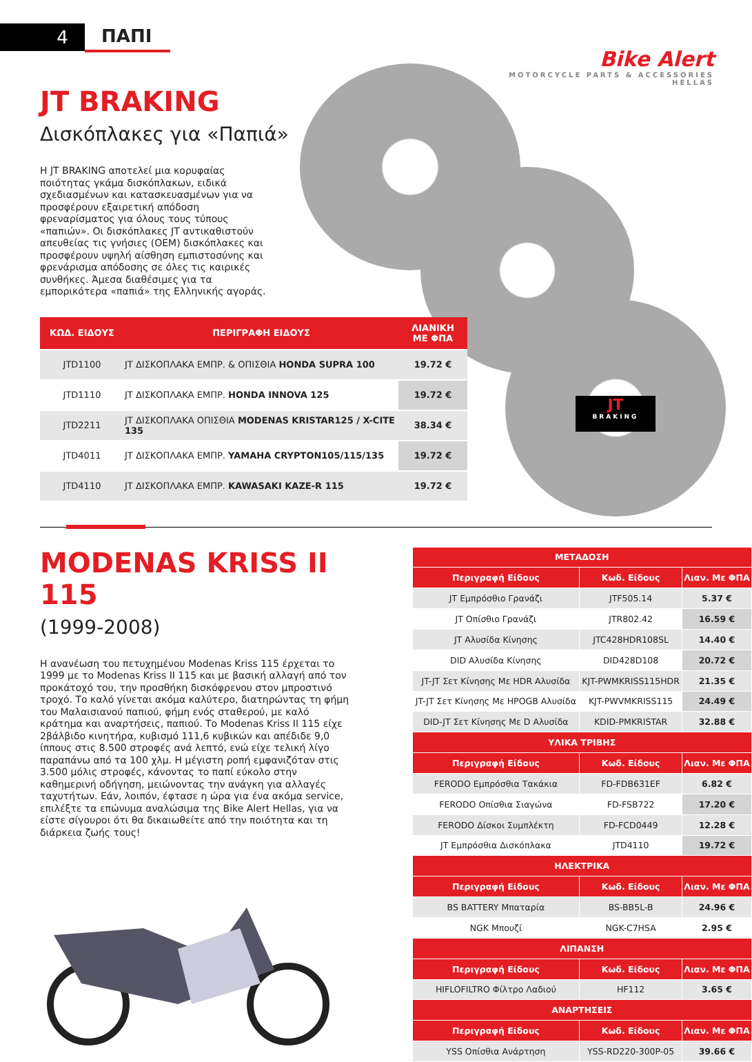4 ΠΑΠΙ
Bike Alert
MOTORCYCLE PARTS & ACCESSORIES
HELLAS
JT
BRAKING
JT BRAKING
Δισκόπλακες για «Παπιά»
Η JT BRAKING αποτελεί μια κορυφαίας ποιότητας γκάμα δισκόπλακων, ειδικά σχεδιασμένων και κατασκευασμένων για να προσφέρουν εξαιρετική απόδοση φρεναρίσματος για όλους τους τύπους «παπιών». Οι δισκόπλακες JT αντικαθιστούν απευθείας τις γνήσιες (OEM) δισκόπλακες και προσφέρουν υψηλή αίσθηση εμπιστοσύνης και φρενάρισμα απόδοσης σε όλες τις καιρικές συνθήκες. Άμεσα διαθέσιμες για τα εμπορικότερα «παπιά» της Ελληνικής αγοράς.
| ΚΩΔ. ΕΙΔΟΥΣ | ΠΕΡΙΓΡΑΦΗ ΕΙΔΟΥΣ | ΛΙΑΝΙΚΗ ΜΕ ΦΠΑ |
| --- | --- | --- |
| JTD1100 | JT ΔΙΣΚΟΠΛΑΚΑ ΕΜΠΡ. & ΟΠΙΣΘΙΑ HONDA SUPRA 100 | 19.72 € |
| JTD1110 | JT ΔΙΣΚΟΠΛΑΚΑ ΕΜΠΡ. HONDA INNOVA 125 | 19.72 € |
| JTD2211 | JT ΔΙΣΚΟΠΛΑΚΑ ΟΠΙΣΘΙΑ MODENAS KRISTAR125 / X-CITE 135 | 38.34 € |
| JTD4011 | JT ΔΙΣΚΟΠΛΑΚΑ ΕΜΠΡ. YAMAHA CRYPTON105/115/135 | 19.72 € |
| JTD4110 | JT ΔΙΣΚΟΠΛΑΚΑ ΕΜΠΡ. KAWASAKI KAZE-R 115 | 19.72 € |
MODENAS KRISS II 115
(1999-2008)
Η ανανέωση του πετυχημένου Modenas Kriss 115 έρχεται το 1999 με το Modenas Kriss II 115 και με βασική αλλαγή από τον προκάτοχό του, την προσθήκη δισκόφρενου στον μπροστινό τροχό. Το καλό γίνεται ακόμα καλύτερο, διατηρώντας τη φήμη του Μαλαισιανού παπιού, φήμη ενός σταθερού, με καλό κράτημα και αναρτήσεις, παπιού. Το Modenas Kriss II 115 είχε 2βάλβιδο κινητήρα, κυβισμό 111,6 κυβικών και απέδιδε 9,0 ίππους στις 8.500 στροφές ανά λεπτό, ενώ είχε τελική λίγο παραπάνω από τα 100 χλμ. Η μέγιστη ροπή εμφανιζόταν στις 3.500 μόλις στροφές, κάνοντας το παπί εύκολο στην καθημερινή οδήγηση, μειώνοντας την ανάγκη για αλλαγές ταχυτήτων. Εάν, λοιπόν, έφτασε η ώρα για ένα ακόμα service, επιλέξτε τα επώνυμα αναλώσιμα της Bike Alert Hellas, για να είστε σίγουροι ότι θα δικαιωθείτε από την ποιότητα και τη διάρκεια ζωής τους!
| ΜΕΤΑΔΟΣΗ | | |
| Περιγραφή Είδους | Κωδ. Είδους | Λιαν. Με ΦΠΑ |
| JT Εμπρόσθιο Γρανάζι | JTF505.14 | 5.37 € |
| JT Οπίσθιο Γρανάζι | JTR802.42 | 16.59 € |
| JT Αλυσίδα Κίνησης | JTC428HDR108SL | 14.40 € |
| DID Αλυσίδα Κίνησης | DID428D108 | 20.72 € |
| JT-JT Σετ Κίνησης Με HDR Αλυσίδα | KJT-PWMKRISS115HDR | 21.35 € |
| JT-JT Σετ Κίνησης Με HPOGB Αλυσίδα | KJT-PWVMKRISS115 | 24.49 € |
| DID-JT Σετ Κίνησης Με D Αλυσίδα | KDID-PMKRISTAR | 32.88 € |
| ΥΛΙΚΑ ΤΡΙΒΗΣ | | |
| Περιγραφή Είδους | Κωδ. Είδους | Λιαν. Με ΦΠΑ |
| FERODO Εμπρόσθια Τακάκια | FD-FDB631EF | 6.82 € |
| FERODO Οπίσθια Σιαγώνα | FD-FSB722 | 17.20 € |
| FERODO Δίσκοι Συμπλέκτη | FD-FCD0449 | 12.28 € |
| JT Εμπρόσθια Δισκόπλακα | JTD4110 | 19.72 € |
| ΗΛΕΚΤΡΙΚΑ | | |
| Περιγραφή Είδους | Κωδ. Είδους | Λιαν. Με ΦΠΑ |
| BS BATTERY Μπαταρία | BS-BB5L-B | 24.96 € |
| NGK Μπουζί | NGK-C7HSA | 2.95 € |
| ΛΙΠΑΝΣΗ | | |
| Περιγραφή Είδους | Κωδ. Είδους | Λιαν. Με ΦΠΑ |
| HIFLOFILTRO Φίλτρο Λαδιού | HF112 | 3.65 € |
| ΑΝΑΡΤΗΣΕΙΣ | | |
| Περιγραφή Είδους | Κωδ. Είδους | Λιαν. Με ΦΠΑ |
| YSS Οπίσθια Ανάρτηση | YSS-RD220-300P-05 | 39.66 € |